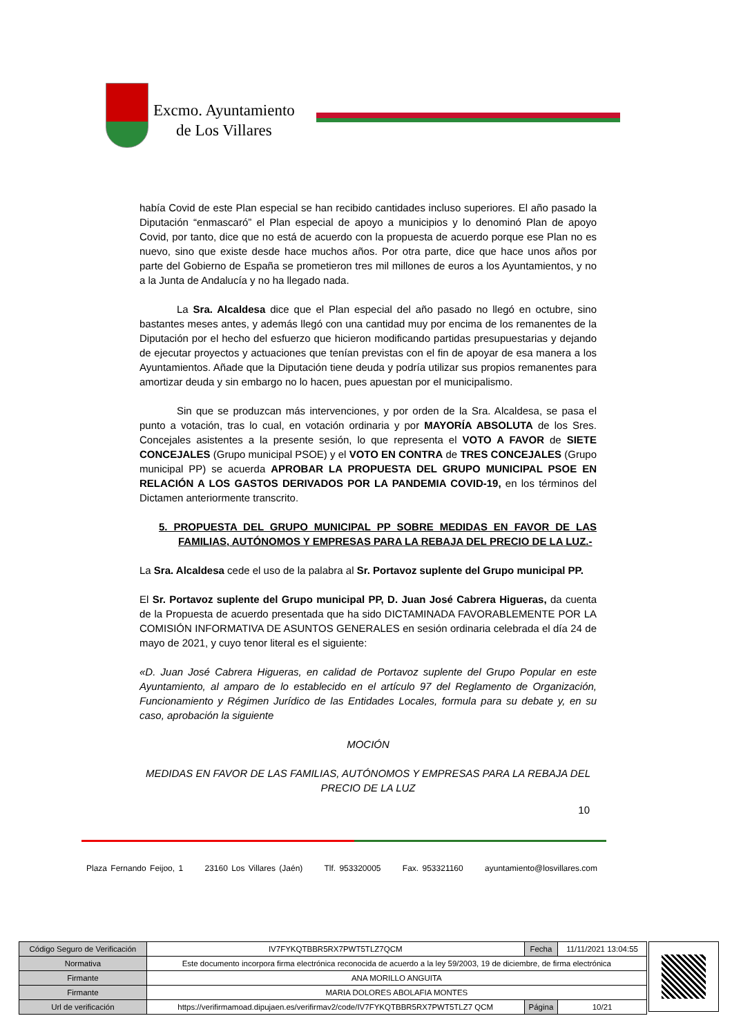Excmo. Ayuntamiento
de Los Villares
había Covid de este Plan especial se han recibido cantidades incluso superiores. El año pasado la Diputación “enmascaró” el Plan especial de apoyo a municipios y lo denominó Plan de apoyo Covid, por tanto, dice que no está de acuerdo con la propuesta de acuerdo porque ese Plan no es nuevo, sino que existe desde hace muchos años. Por otra parte, dice que hace unos años por parte del Gobierno de España se prometieron tres mil millones de euros a los Ayuntamientos, y no a la Junta de Andalucía y no ha llegado nada.
La Sra. Alcaldesa dice que el Plan especial del año pasado no llegó en octubre, sino bastantes meses antes, y además llegó con una cantidad muy por encima de los remanentes de la Diputación por el hecho del esfuerzo que hicieron modificando partidas presupuestarias y dejando de ejecutar proyectos y actuaciones que tenían previstas con el fin de apoyar de esa manera a los Ayuntamientos. Añade que la Diputación tiene deuda y podría utilizar sus propios remanentes para amortizar deuda y sin embargo no lo hacen, pues apuestan por el municipalismo.
Sin que se produzcan más intervenciones, y por orden de la Sra. Alcaldesa, se pasa el punto a votación, tras lo cual, en votación ordinaria y por MAYORÍA ABSOLUTA de los Sres. Concejales asistentes a la presente sesión, lo que representa el VOTO A FAVOR de SIETE CONCEJALES (Grupo municipal PSOE) y el VOTO EN CONTRA de TRES CONCEJALES (Grupo municipal PP) se acuerda APROBAR LA PROPUESTA DEL GRUPO MUNICIPAL PSOE EN RELACIÓN A LOS GASTOS DERIVADOS POR LA PANDEMIA COVID-19, en los términos del Dictamen anteriormente transcrito.
5. PROPUESTA DEL GRUPO MUNICIPAL PP SOBRE MEDIDAS EN FAVOR DE LAS FAMILIAS, AUTÓNOMOS Y EMPRESAS PARA LA REBAJA DEL PRECIO DE LA LUZ.-
La Sra. Alcaldesa cede el uso de la palabra al Sr. Portavoz suplente del Grupo municipal PP.
El Sr. Portavoz suplente del Grupo municipal PP, D. Juan José Cabrera Higueras, da cuenta de la Propuesta de acuerdo presentada que ha sido DICTAMINADA FAVORABLEMENTE POR LA COMISIÓN INFORMATIVA DE ASUNTOS GENERALES en sesión ordinaria celebrada el día 24 de mayo de 2021, y cuyo tenor literal es el siguiente:
«D. Juan José Cabrera Higueras, en calidad de Portavoz suplente del Grupo Popular en este Ayuntamiento, al amparo de lo establecido en el artículo 97 del Reglamento de Organización, Funcionamiento y Régimen Jurídico de las Entidades Locales, formula para su debate y, en su caso, aprobación la siguiente
MOCIÓN
MEDIDAS EN FAVOR DE LAS FAMILIAS, AUTÓNOMOS Y EMPRESAS PARA LA REBAJA DEL PRECIO DE LA LUZ
10
Plaza Fernando Feijoo, 1 23160 Los Villares (Jaén) Tlf. 953320005 Fax. 953321160 ayuntamiento@losvillares.com
| Código Seguro de Verificación | IV7FYKQTBBR5RX7PWT5TLZ7QCM | Fecha | 11/11/2021 13:04:55 |
| Normativa | Este documento incorpora firma electrónica reconocida de acuerdo a la ley 59/2003, 19 de diciembre, de firma electrónica | | |
| Firmante | ANA MORILLO ANGUITA | | |
| Firmante | MARIA DOLORES ABOLAFIA MONTES | | |
| Url de verificación | https://verifirmamoad.dipujaen.es/verifirmav2/code/IV7FYKQTBBR5RX7PWT5TLZ7 QCM | Página | 10/21 |